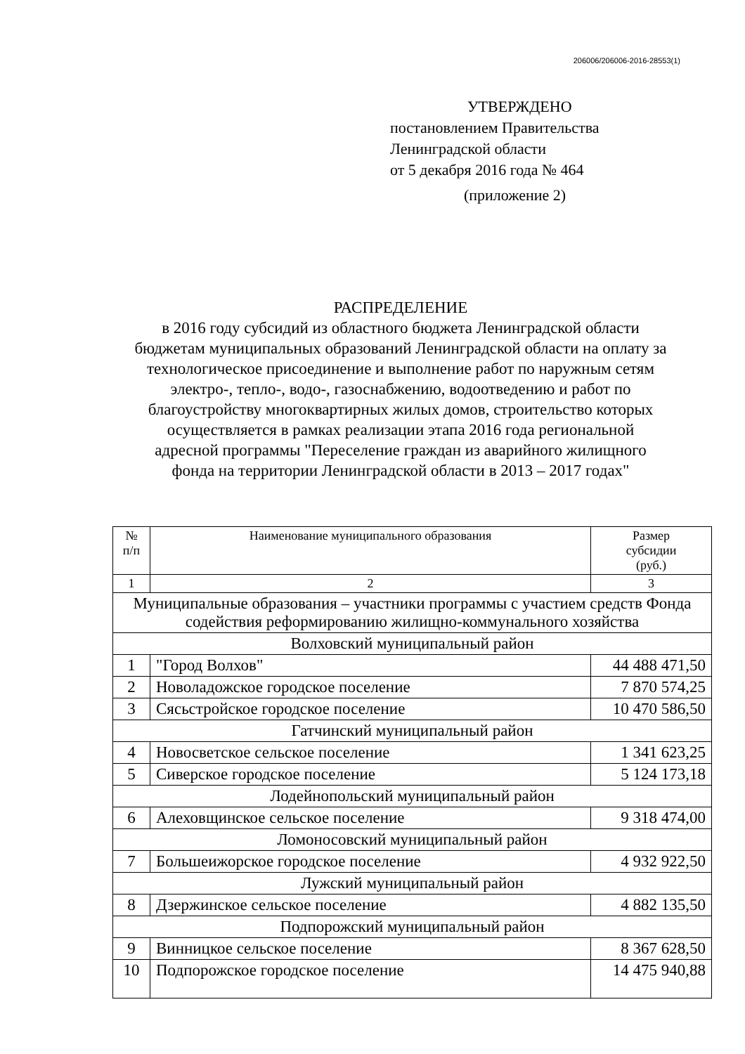206006/206006-2016-28553(1)
УТВЕРЖДЕНО
постановлением Правительства
Ленинградской области
от 5 декабря 2016 года № 464
(приложение 2)
РАСПРЕДЕЛЕНИЕ
в 2016 году субсидий из областного бюджета Ленинградской области бюджетам муниципальных образований Ленинградской области на оплату за технологическое присоединение и выполнение работ по наружным сетям электро-, тепло-, водо-, газоснабжению, водоотведению и работ по благоустройству многоквартирных жилых домов, строительство которых осуществляется в рамках реализации этапа 2016 года региональной адресной программы "Переселение граждан из аварийного жилищного фонда на территории Ленинградской области в 2013 – 2017 годах"
| № п/п | Наименование муниципального образования | Размер субсидии (руб.) |
| --- | --- | --- |
| 1 | 2 | 3 |
| Муниципальные образования – участники программы с участием средств Фонда содействия реформированию жилищно-коммунального хозяйства | | |
| Волховский муниципальный район | | |
| 1 | "Город Волхов" | 44 488 471,50 |
| 2 | Новоладожское городское поселение | 7 870 574,25 |
| 3 | Сясьстройское городское поселение | 10 470 586,50 |
| Гатчинский муниципальный район | | |
| 4 | Новосветское сельское поселение | 1 341 623,25 |
| 5 | Сиверское городское поселение | 5 124 173,18 |
| Лодейнопольский муниципальный район | | |
| 6 | Алеховщинское сельское поселение | 9 318 474,00 |
| Ломоносовский муниципальный район | | |
| 7 | Большеижорское городское поселение | 4 932 922,50 |
| Лужский муниципальный район | | |
| 8 | Дзержинское сельское поселение | 4 882 135,50 |
| Подпорожский муниципальный район | | |
| 9 | Винницкое сельское поселение | 8 367 628,50 |
| 10 | Подпорожское городское поселение | 14 475 940,88 |